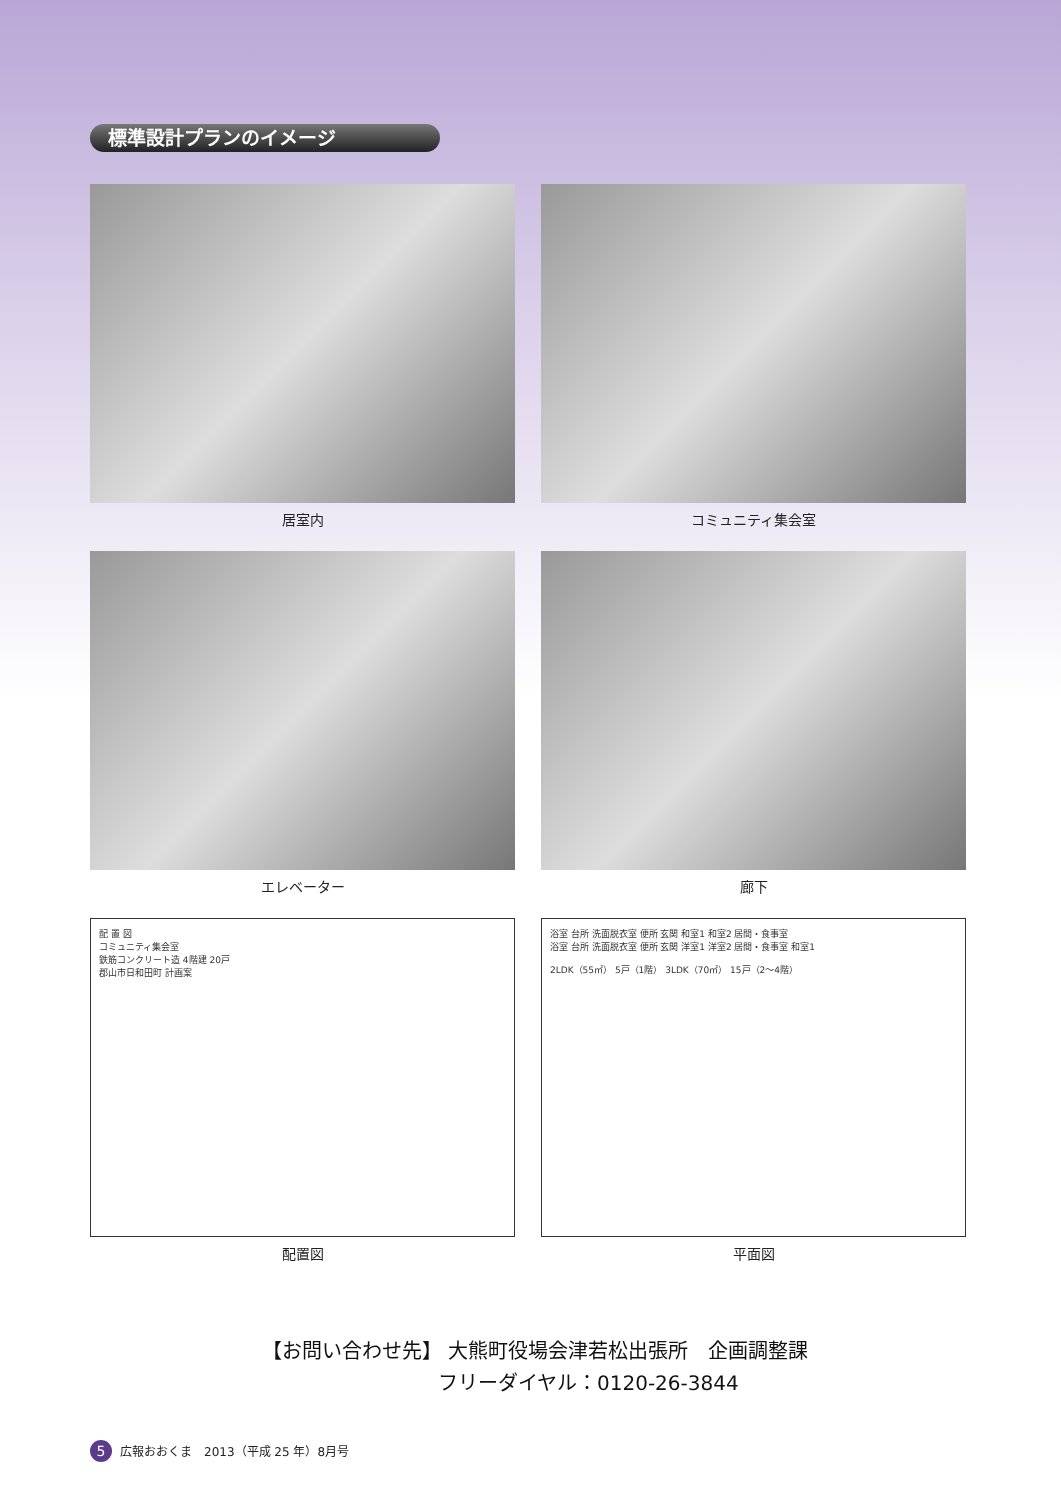標準設計プランのイメージ
居室内
コミュニティ集会室
エレベーター
廊下
配 置 図
コミュニティ集会室
鉄筋コンクリート造 4階建 20戸
郡山市日和田町 計画案
配置図
浴室 台所 洗面脱衣室 便所 玄関 和室1 和室2 居間・食事室
浴室 台所 洗面脱衣室 便所 玄関 洋室1 洋室2 居間・食事室 和室1
2LDK（55㎡） 5戸（1階） 3LDK（70㎡） 15戸（2～4階）
平面図
【お問い合わせ先】 大熊町役場会津若松出張所　企画調整課
フリーダイヤル：0120-26-3844
5 広報おおくま　2013（平成 25 年）8月号